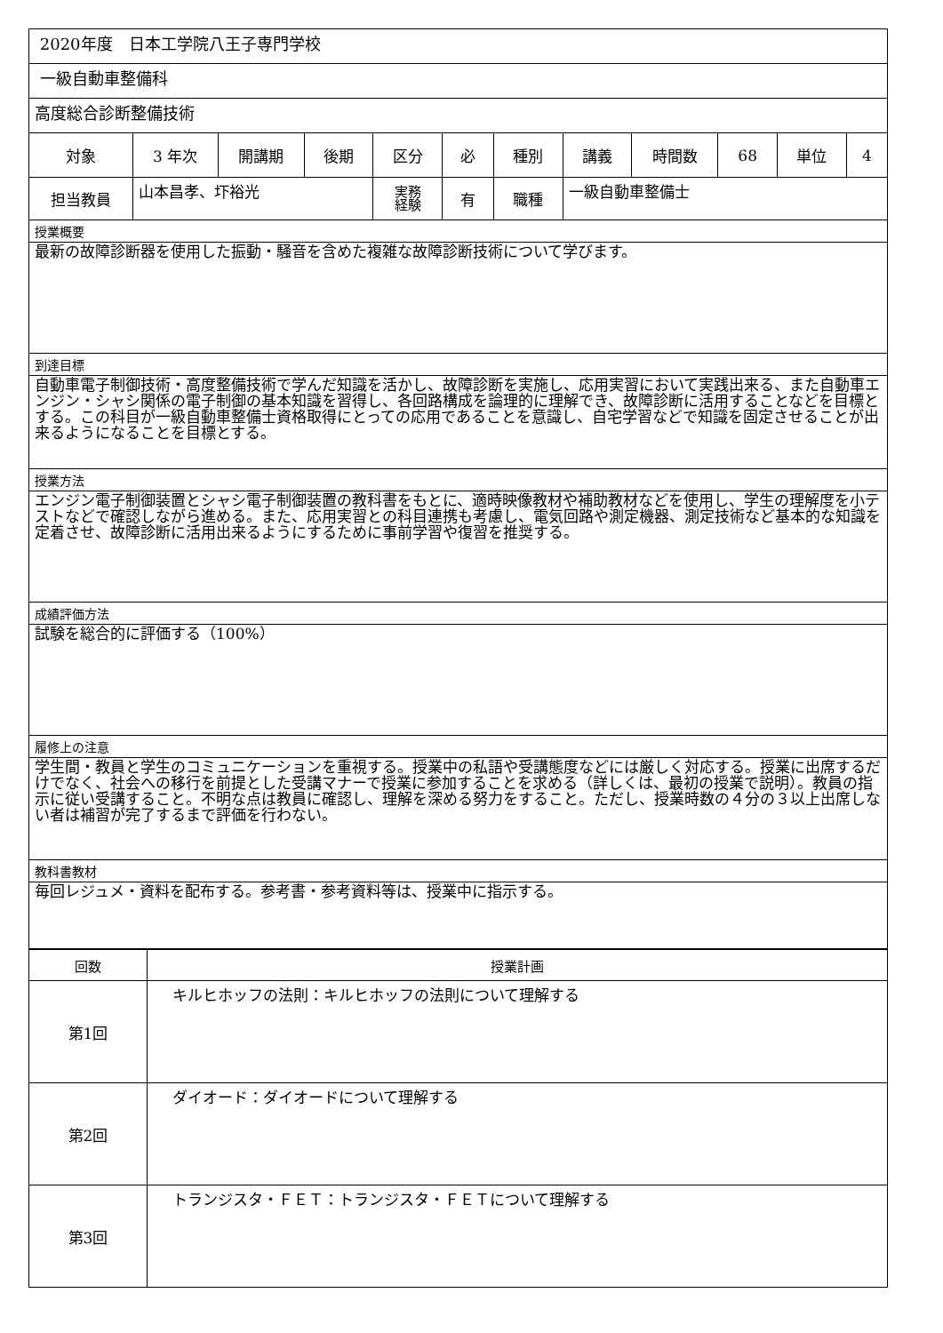| 2020年度 日本工学院八王子専門学校 | | | | | | | | | | | |
| 一級自動車整備科 | | | | | | | | | | | |
| 高度総合診断整備技術 | | | | | | | | | | | |
| 対象 | 3 年次 | 開講期 | 後期 | 区分 | 必 | 種別 | 講義 | 時間数 | 68 | 単位 | 4 |
| 担当教員 | 山本昌孝、圷裕光 | | | 実務 経験 | 有 | 職種 | 一級自動車整備士 | | | | |
| 授業概要 | | | | | | | | | | | |
| 最新の故障診断器を使用した振動・騒音を含めた複雑な故障診断技術について学びます。 | | | | | | | | | | | |
| 到達目標 | | | | | | | | | | | |
| 自動車電子制御技術・高度整備技術で学んだ知識を活かし、故障診断を実施し、応用実習において実践出来る、また自動車エンジン・シャシ関係の電子制御の基本知識を習得し、各回路構成を論理的に理解でき、故障診断に活用することなどを目標とする。この科目が一級自動車整備士資格取得にとっての応用であることを意識し、自宅学習などで知識を固定させることが出来るようになることを目標とする。 | | | | | | | | | | | |
| 授業方法 | | | | | | | | | | | |
| エンジン電子制御装置とシャシ電子制御装置の教科書をもとに、適時映像教材や補助教材などを使用し、学生の理解度を小テストなどで確認しながら進める。また、応用実習との科目連携も考慮し、電気回路や測定機器、測定技術など基本的な知識を定着させ、故障診断に活用出来るようにするために事前学習や復習を推奨する。 | | | | | | | | | | | |
| 成績評価方法 | | | | | | | | | | | |
| 試験を総合的に評価する（100%） | | | | | | | | | | | |
| 履修上の注意 | | | | | | | | | | | |
| 学生間・教員と学生のコミュニケーションを重視する。授業中の私語や受講態度などには厳しく対応する。授業に出席するだけでなく、社会への移行を前提とした受講マナーで授業に参加することを求める（詳しくは、最初の授業で説明）。教員の指示に従い受講すること。不明な点は教員に確認し、理解を深める努力をすること。ただし、授業時数の４分の３以上出席しない者は補習が完了するまで評価を行わない。 | | | | | | | | | | | |
| 教科書教材 | | | | | | | | | | | |
| 毎回レジュメ・資料を配布する。参考書・参考資料等は、授業中に指示する。 | | | | | | | | | | | |
| 回数 | 授業計画 |
| --- | --- |
| 第1回 | キルヒホッフの法則：キルヒホッフの法則について理解する |
| 第2回 | ダイオード：ダイオードについて理解する |
| 第3回 | トランジスタ・ＦＥＴ：トランジスタ・ＦＥＴについて理解する |